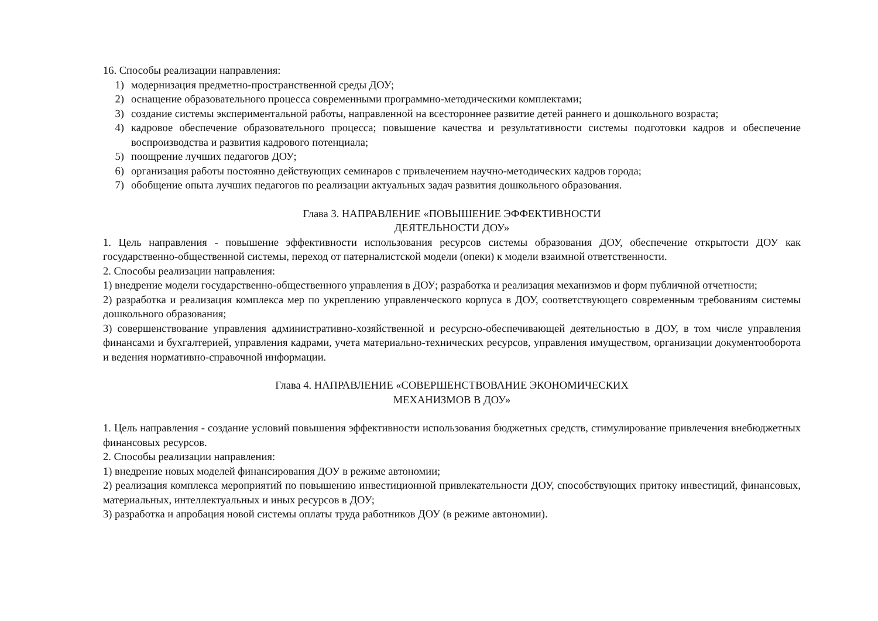16. Способы реализации направления:
1) модернизация предметно-пространственной среды ДОУ;
2) оснащение образовательного процесса современными программно-методическими комплектами;
3) создание системы экспериментальной работы, направленной на всестороннее развитие детей раннего и дошкольного возраста;
4) кадровое обеспечение образовательного процесса; повышение качества и результативности системы подготовки кадров и обеспечение воспроизводства и развития кадрового потенциала;
5) поощрение лучших педагогов ДОУ;
6) организация работы постоянно действующих семинаров с привлечением научно-методических кадров города;
7) обобщение опыта лучших педагогов по реализации актуальных задач развития дошкольного образования.
Глава 3. НАПРАВЛЕНИЕ «ПОВЫШЕНИЕ ЭФФЕКТИВНОСТИ
ДЕЯТЕЛЬНОСТИ ДОУ»
1. Цель направления - повышение эффективности использования ресурсов системы образования ДОУ, обеспечение открытости ДОУ как государственно-общественной системы, переход от патерналистской модели (опеки) к модели взаимной ответственности.
2. Способы реализации направления:
1) внедрение модели государственно-общественного управления в ДОУ; разработка и реализация механизмов и форм публичной отчетности;
2) разработка и реализация комплекса мер по укреплению управленческого корпуса в ДОУ, соответствующего современным требованиям системы дошкольного образования;
3) совершенствование управления административно-хозяйственной и ресурсно-обеспечивающей деятельностью в ДОУ, в том числе управления финансами и бухгалтерией, управления кадрами, учета материально-технических ресурсов, управления имуществом, организации документооборота и ведения нормативно-справочной информации.
Глава 4. НАПРАВЛЕНИЕ «СОВЕРШЕНСТВОВАНИЕ ЭКОНОМИЧЕСКИХ
МЕХАНИЗМОВ В ДОУ»
1. Цель направления - создание условий повышения эффективности использования бюджетных средств, стимулирование привлечения внебюджетных финансовых ресурсов.
2. Способы реализации направления:
1) внедрение новых моделей финансирования ДОУ в режиме автономии;
2) реализация комплекса мероприятий по повышению инвестиционной привлекательности ДОУ, способствующих притоку инвестиций, финансовых, материальных, интеллектуальных и иных ресурсов в ДОУ;
3) разработка и апробация новой системы оплаты труда работников ДОУ (в режиме автономии).